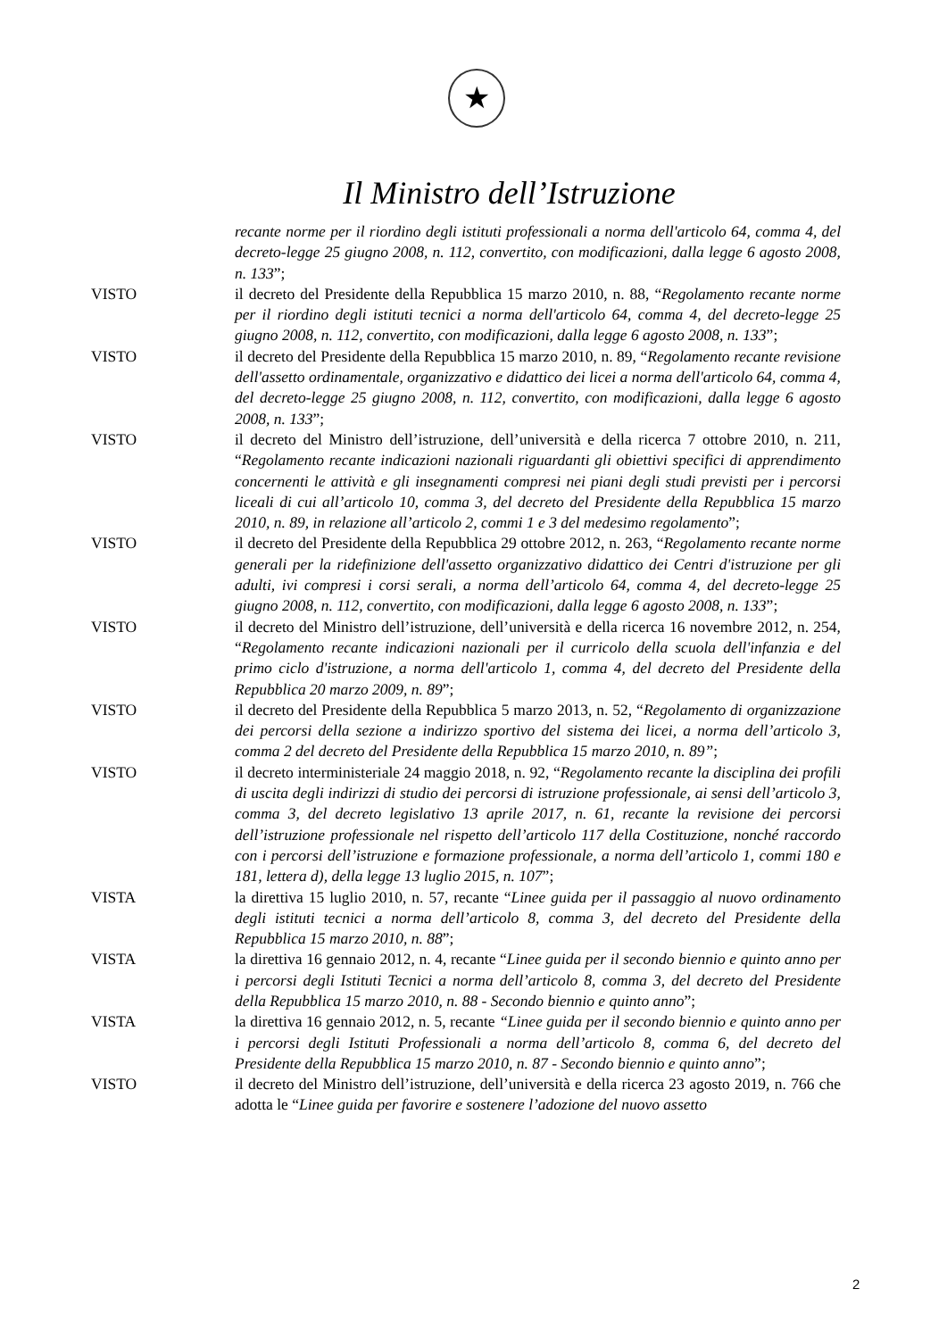★
Il Ministro dell’Istruzione
recante norme per il riordino degli istituti professionali a norma dell'articolo 64, comma 4, del decreto-legge 25 giugno 2008, n. 112, convertito, con modificazioni, dalla legge 6 agosto 2008, n. 133”;
VISTO il decreto del Presidente della Repubblica 15 marzo 2010, n. 88, “Regolamento recante norme per il riordino degli istituti tecnici a norma dell'articolo 64, comma 4, del decreto-legge 25 giugno 2008, n. 112, convertito, con modificazioni, dalla legge 6 agosto 2008, n. 133”;
VISTO il decreto del Presidente della Repubblica 15 marzo 2010, n. 89, “Regolamento recante revisione dell'assetto ordinamentale, organizzativo e didattico dei licei a norma dell'articolo 64, comma 4, del decreto-legge 25 giugno 2008, n. 112, convertito, con modificazioni, dalla legge 6 agosto 2008, n. 133”;
VISTO il decreto del Ministro dell’istruzione, dell’università e della ricerca 7 ottobre 2010, n. 211, “Regolamento recante indicazioni nazionali riguardanti gli obiettivi specifici di apprendimento concernenti le attività e gli insegnamenti compresi nei piani degli studi previsti per i percorsi liceali di cui all’articolo 10, comma 3, del decreto del Presidente della Repubblica 15 marzo 2010, n. 89, in relazione all’articolo 2, commi 1 e 3 del medesimo regolamento”;
VISTO il decreto del Presidente della Repubblica 29 ottobre 2012, n. 263, “Regolamento recante norme generali per la ridefinizione dell'assetto organizzativo didattico dei Centri d'istruzione per gli adulti, ivi compresi i corsi serali, a norma dell’articolo 64, comma 4, del decreto-legge 25 giugno 2008, n. 112, convertito, con modificazioni, dalla legge 6 agosto 2008, n. 133”;
VISTO il decreto del Ministro dell’istruzione, dell’università e della ricerca 16 novembre 2012, n. 254, “Regolamento recante indicazioni nazionali per il curricolo della scuola dell'infanzia e del primo ciclo d'istruzione, a norma dell'articolo 1, comma 4, del decreto del Presidente della Repubblica 20 marzo 2009, n. 89”;
VISTO il decreto del Presidente della Repubblica 5 marzo 2013, n. 52, “Regolamento di organizzazione dei percorsi della sezione a indirizzo sportivo del sistema dei licei, a norma dell’articolo 3, comma 2 del decreto del Presidente della Repubblica 15 marzo 2010, n. 89”;
VISTO il decreto interministeriale 24 maggio 2018, n. 92, “Regolamento recante la disciplina dei profili di uscita degli indirizzi di studio dei percorsi di istruzione professionale, ai sensi dell’articolo 3, comma 3, del decreto legislativo 13 aprile 2017, n. 61, recante la revisione dei percorsi dell’istruzione professionale nel rispetto dell’articolo 117 della Costituzione, nonché raccordo con i percorsi dell’istruzione e formazione professionale, a norma dell’articolo 1, commi 180 e 181, lettera d), della legge 13 luglio 2015, n. 107”;
VISTA la direttiva 15 luglio 2010, n. 57, recante “Linee guida per il passaggio al nuovo ordinamento degli istituti tecnici a norma dell’articolo 8, comma 3, del decreto del Presidente della Repubblica 15 marzo 2010, n. 88”;
VISTA la direttiva 16 gennaio 2012, n. 4, recante “Linee guida per il secondo biennio e quinto anno per i percorsi degli Istituti Tecnici a norma dell’articolo 8, comma 3, del decreto del Presidente della Repubblica 15 marzo 2010, n. 88 - Secondo biennio e quinto anno”;
VISTA la direttiva 16 gennaio 2012, n. 5, recante “Linee guida per il secondo biennio e quinto anno per i percorsi degli Istituti Professionali a norma dell’articolo 8, comma 6, del decreto del Presidente della Repubblica 15 marzo 2010, n. 87 - Secondo biennio e quinto anno”;
VISTO il decreto del Ministro dell’istruzione, dell’università e della ricerca 23 agosto 2019, n. 766 che adotta le “Linee guida per favorire e sostenere l’adozione del nuovo assetto
2